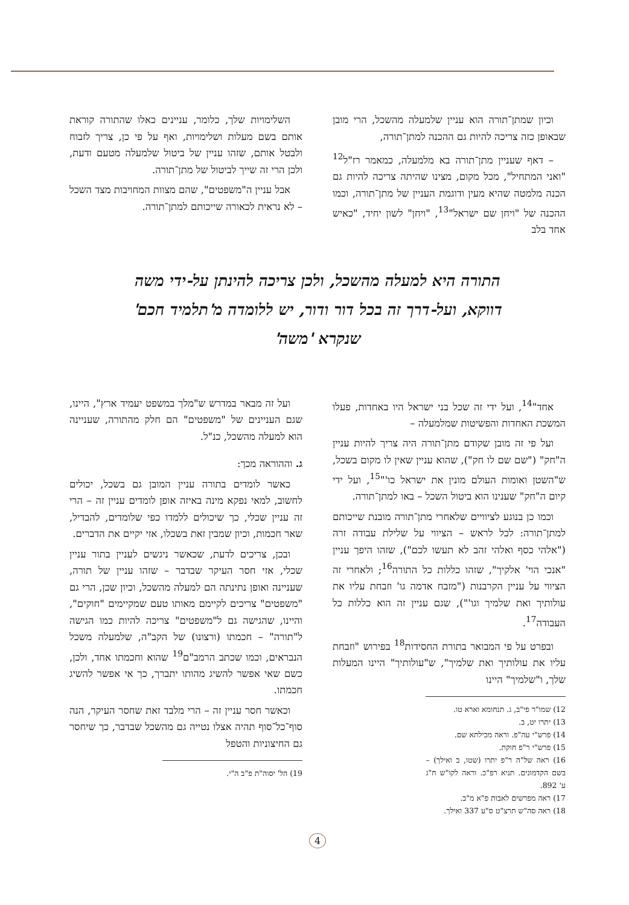וכיון שמתן־תורה הוא עניין שלמעלה מהשכל, הרי מובן שבאופן כזה צריכה להיות גם ההכנה למתן־תורה,
– דאף שעניין מתן־תורה בא מלמעלה, כמאמר רז"ל<sup>12</sup> "ואני המתחיל", מכל מקום, מצינו שהיתה צריכה להיות גם הכנה מלמטה שהיא מעין ודוגמת העניין של מתן־תורה, וכמו ההכנה של "ויחן שם ישראל"<sup>13</sup>, "ויחן" לשון יחיד, "כאיש אחד בלב
השלימויות שלך, כלומר, עניינים כאלו שהתורה קוראת אותם בשם מעלות ושלימויות, ואף על פי כן, צריך לזבוח ולבטל אותם, שזהו עניין של ביטול שלמעלה מטעם ודעת, ולכן הרי זה שייך לביטול של מתן־תורה.
אבל עניין ה"משפטים", שהם מצוות המחויבות מצד השכל – לא נראית לכאורה שייכותם למתן־תורה.
התורה היא למעלה מהשכל, ולכן צריכה להינתן על-ידי משה דווקא, ועל-דרך זה בכל דור ודור, יש ללומדה מ'תלמיד חכם' שנקרא 'משה'
אחד"<sup>14</sup>, ועל ידי זה שכל בני ישראל היו באחדות, פעלו המשכת האחדות והפשיטות שמלמעלה –
ועל פי זה מובן שקודם מתן־תורה היה צריך להיות עניין ה"חק" ("שם שם לו חק"), שהוא עניין שאין לו מקום בשכל, ש"השטן ואומות העולם מונין את ישראל כו'"<sup>15</sup>, ועל ידי קיום ה"חק" שענינו הוא ביטול השכל – באו למתן־תורה.
וכמו כן בנוגע לציוויים שלאחרי מתן־תורה מובנת שייכותם למתן־תורה: לכל לראש – הציווי על שלילת עבודה זרה ("אלהי כסף ואלהי זהב לא תעשו לכם"), שזהו היפך עניין "אנכי הוי' אלקיך", שזהו כללות כל התורה<sup>16</sup>; ולאחרי זה הציווי על עניין הקרבנות ("מזבח אדמה גו' וזבחת עליו את עולותיך ואת שלמיך וגו'"), שגם עניין זה הוא כללות כל העבודה<sup>17</sup>.
ובפרט על פי המבואר בתורת החסידות<sup>18</sup> בפירוש "וזבחת עליו את עולותיך ואת שלמיך", ש"עולותיך" היינו המעלות שלך, ו"שלמיך" היינו
12) שמו"ר פי"ב, ג. תנחומא וארא טו.
13) יתרו יט, ב.
14) פרש"י עה"פ. וראה מכילתא שם.
15) פרש"י ר"פ חוקת.
16) ראה של"ה ר"פ יתרו (שטו, ב ואילך) – בשם הקדמונים. תניא רפ"כ. וראה לקו"ש ח"ג ע' 892.
17) ראה מפרשים לאבות פ"א מ"ב.
18) ראה סה"ש תרצ"ט ס"ע 337 ואילך.
ועל זה מבאר במדרש ש"מלך במשפט יעמיד ארץ", היינו, שגם העניינים של "משפטים" הם חלק מהתורה, שעניינה הוא למעלה מהשכל, כנ"ל.
ג. וההוראה מכך:
כאשר לומדים בתורה עניין המובן גם בשכל, יכולים לחשוב, למאי נפקא מינה באיזה אופן לומדים עניין זה – הרי זה עניין שכלי, כך שיכולים ללמדו כפי שלומדים, להבדיל, שאר חכמות, וכיון שמבין זאת בשכלו, אזי יקיים את הדברים.
ובכן, צריכים לדעת, שכאשר ניגשים לעניין בתור עניין שכלי, אזי חסר העיקר שבדבר – שזהו עניין של תורה, שעניינה ואופן נתינתה הם למעלה מהשכל, וכיון שכן, הרי גם "משפטים" צריכים לקיימם מאותו טעם שמקיימים "חוקים", והיינו, שהגישה גם ל"משפטים" צריכה להיות כמו הגישה ל"תורה" – חכמתו (ורצונו) של הקב"ה, שלמעלה משכל הנבראים, וכמו שכתב הרמב"ם<sup>19</sup> שהוא וחכמתו אחד, ולכן, כשם שאי אפשר להשיג מהותו יתברך, כך אי אפשר להשיג חכמתו.
וכאשר חסר עניין זה – הרי מלבד זאת שחסר העיקר, הנה סוף־כל־סוף תהיה אצלו נטייה גם מהשכל שבדבר, כך שיחסר גם החיצוניות והטפל
19) הל' יסוה"ת פ"ב ה"י.
4